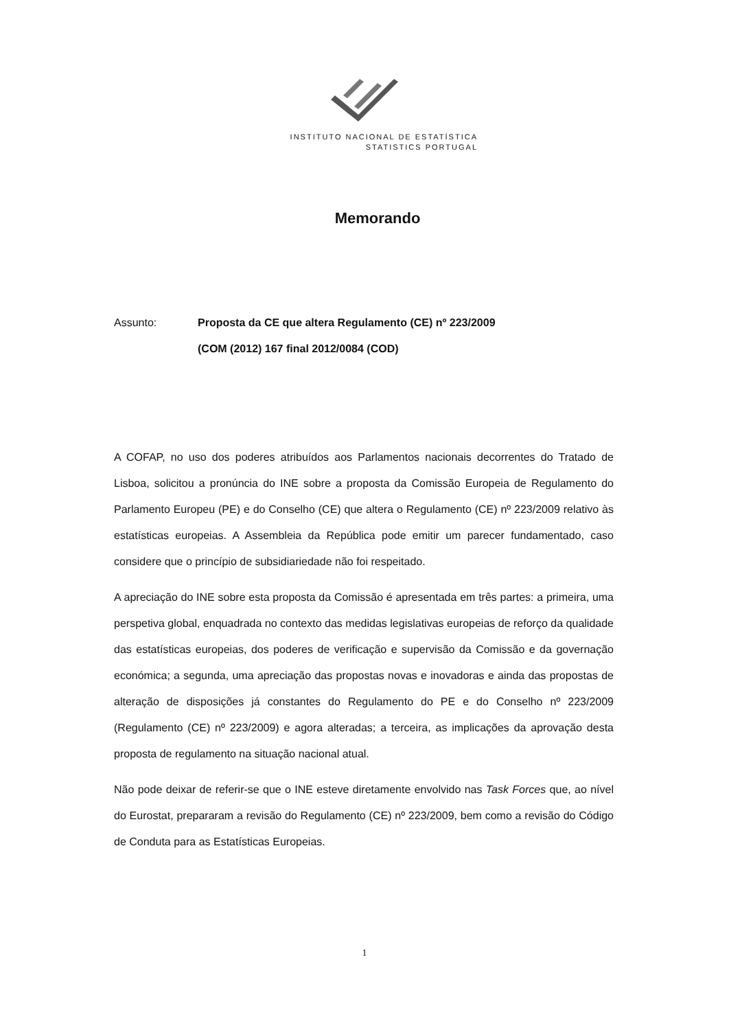INSTITUTO NACIONAL DE ESTATÍSTICA
STATISTICS PORTUGAL
Memorando
Assunto: Proposta da CE que altera Regulamento (CE) nº 223/2009
(COM (2012) 167 final 2012/0084 (COD)
A COFAP, no uso dos poderes atribuídos aos Parlamentos nacionais decorrentes do Tratado de Lisboa, solicitou a pronúncia do INE sobre a proposta da Comissão Europeia de Regulamento do Parlamento Europeu (PE) e do Conselho (CE) que altera o Regulamento (CE) nº 223/2009 relativo às estatísticas europeias. A Assembleia da República pode emitir um parecer fundamentado, caso considere que o princípio de subsidiariedade não foi respeitado.
A apreciação do INE sobre esta proposta da Comissão é apresentada em três partes: a primeira, uma perspetiva global, enquadrada no contexto das medidas legislativas europeias de reforço da qualidade das estatísticas europeias, dos poderes de verificação e supervisão da Comissão e da governação económica; a segunda, uma apreciação das propostas novas e inovadoras e ainda das propostas de alteração de disposições já constantes do Regulamento do PE e do Conselho nº 223/2009 (Regulamento (CE) nº 223/2009) e agora alteradas; a terceira, as implicações da aprovação desta proposta de regulamento na situação nacional atual.
Não pode deixar de referir-se que o INE esteve diretamente envolvido nas Task Forces que, ao nível do Eurostat, prepararam a revisão do Regulamento (CE) nº 223/2009, bem como a revisão do Código de Conduta para as Estatísticas Europeias.
1